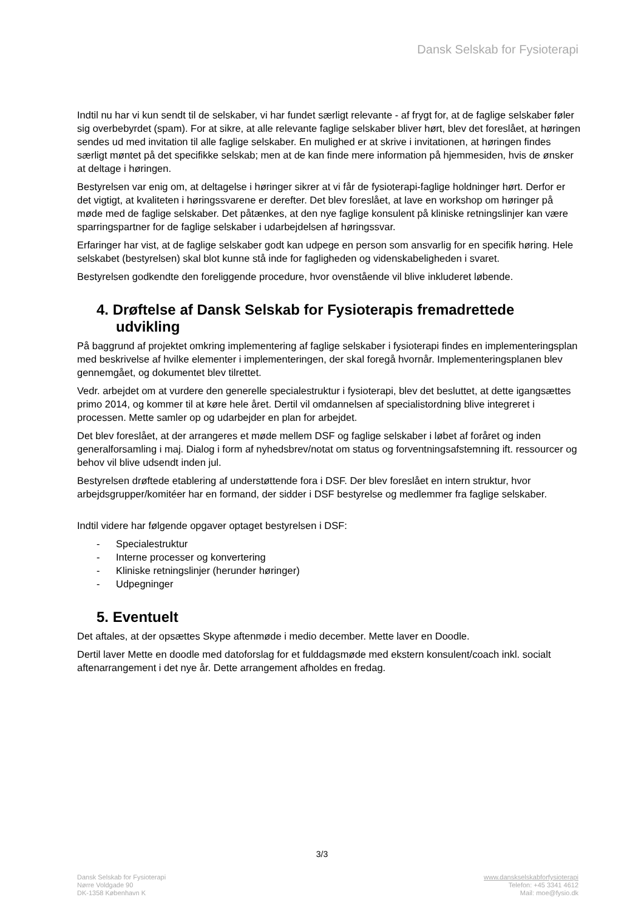Dansk Selskab for Fysioterapi
Indtil nu har vi kun sendt til de selskaber, vi har fundet særligt relevante - af frygt for, at de faglige selskaber føler sig overbebyrdet (spam). For at sikre, at alle relevante faglige selskaber bliver hørt, blev det foreslået, at høringen sendes ud med invitation til alle faglige selskaber. En mulighed er at skrive i invitationen, at høringen findes særligt møntet på det specifikke selskab; men at de kan finde mere information på hjemmesiden, hvis de ønsker at deltage i høringen.
Bestyrelsen var enig om, at deltagelse i høringer sikrer at vi får de fysioterapi-faglige holdninger hørt. Derfor er det vigtigt, at kvaliteten i høringssvarene er derefter. Det blev foreslået, at lave en workshop om høringer på møde med de faglige selskaber. Det påtænkes, at den nye faglige konsulent på kliniske retningslinjer kan være sparringspartner for de faglige selskaber i udarbejdelsen af høringssvar.
Erfaringer har vist, at de faglige selskaber godt kan udpege en person som ansvarlig for en specifik høring. Hele selskabet (bestyrelsen) skal blot kunne stå inde for fagligheden og videnskabeligheden i svaret.
Bestyrelsen godkendte den foreliggende procedure, hvor ovenstående vil blive inkluderet løbende.
4. Drøftelse af Dansk Selskab for Fysioterapis fremadrettede udvikling
På baggrund af projektet omkring implementering af faglige selskaber i fysioterapi findes en implementeringsplan med beskrivelse af hvilke elementer i implementeringen, der skal foregå hvornår. Implementeringsplanen blev gennemgået, og dokumentet blev tilrettet.
Vedr. arbejdet om at vurdere den generelle specialestruktur i fysioterapi, blev det besluttet, at dette igangsættes primo 2014, og kommer til at køre hele året. Dertil vil omdannelsen af specialistordning blive integreret i processen. Mette samler op og udarbejder en plan for arbejdet.
Det blev foreslået, at der arrangeres et møde mellem DSF og faglige selskaber i løbet af foråret og inden generalforsamling i maj. Dialog i form af nyhedsbrev/notat om status og forventningsafstemning ift. ressourcer og behov vil blive udsendt inden jul.
Bestyrelsen drøftede etablering af understøttende fora i DSF. Der blev foreslået en intern struktur, hvor arbejdsgrupper/komitéer har en formand, der sidder i DSF bestyrelse og medlemmer fra faglige selskaber.
Indtil videre har følgende opgaver optaget bestyrelsen i DSF:
- Specialestruktur
- Interne processer og konvertering
- Kliniske retningslinjer (herunder høringer)
- Udpegninger
5. Eventuelt
Det aftales, at der opsættes Skype aftenmøde i medio december. Mette laver en Doodle.
Dertil laver Mette en doodle med datoforslag for et fulddagsmøde med ekstern konsulent/coach inkl. socialt aftenarrangement i det nye år. Dette arrangement afholdes en fredag.
3/3
Dansk Selskab for Fysioterapi
Nørre Voldgade 90
DK-1358 København K
www.danskselskabforfysioterapi
Telefon: +45 3341 4612
Mail: moe@fysio.dk